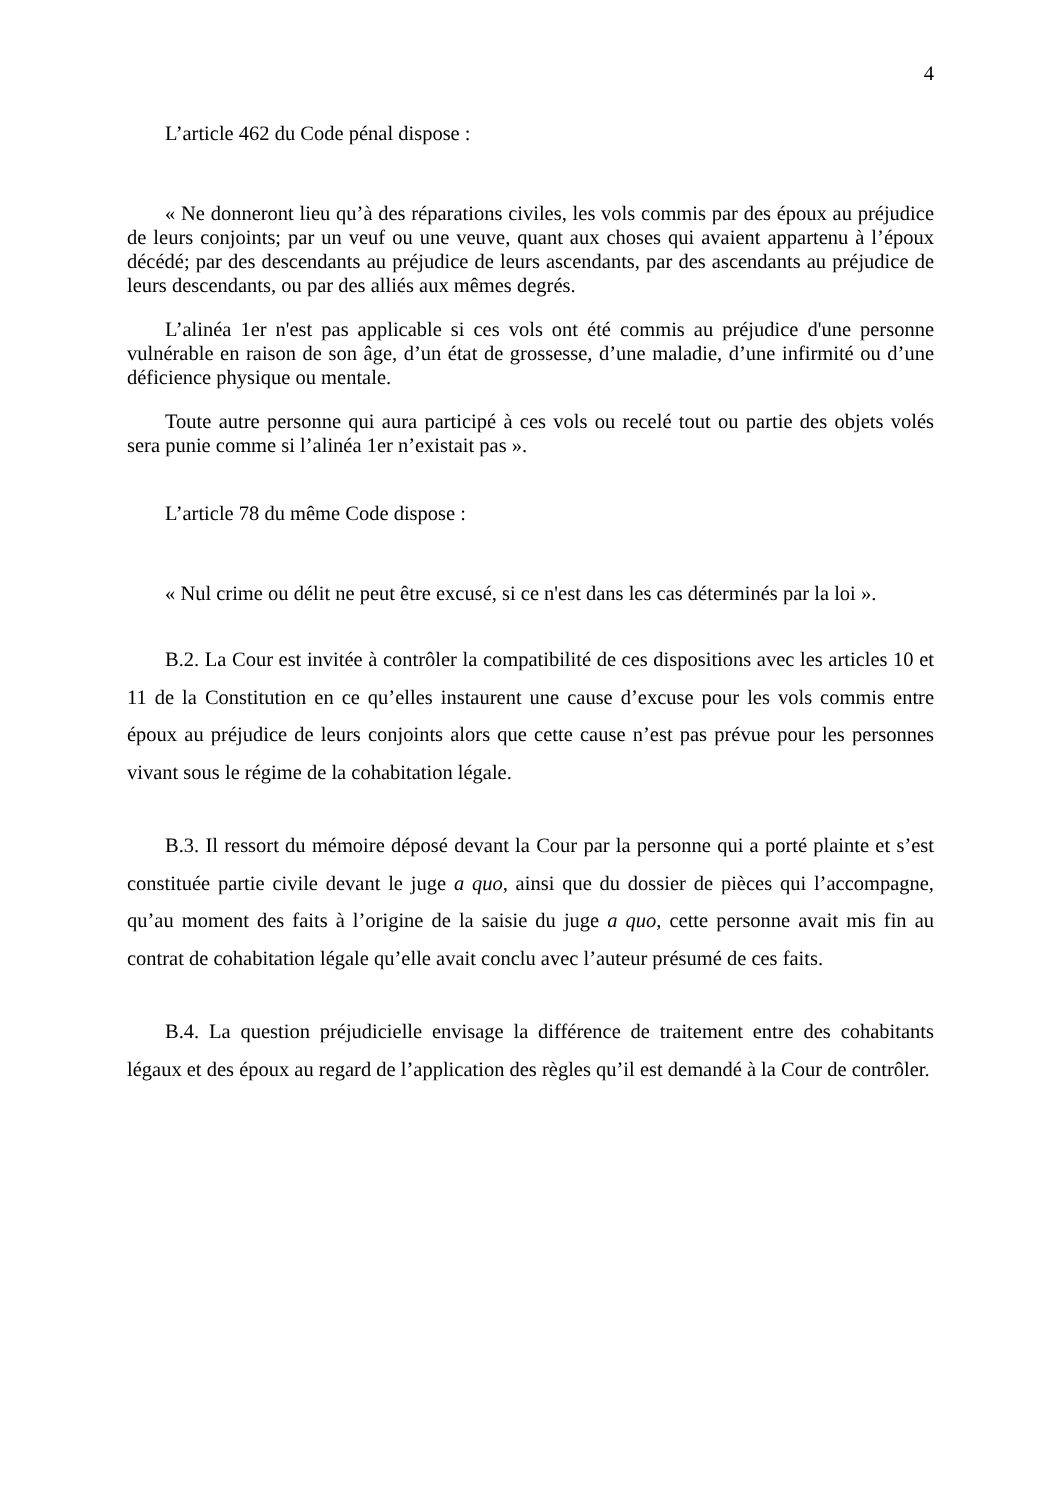4
L’article 462 du Code pénal dispose :
« Ne donneront lieu qu’à des réparations civiles, les vols commis par des époux au préjudice de leurs conjoints; par un veuf ou une veuve, quant aux choses qui avaient appartenu à l’époux décédé; par des descendants au préjudice de leurs ascendants, par des ascendants au préjudice de leurs descendants, ou par des alliés aux mêmes degrés.
L’alinéa 1er n'est pas applicable si ces vols ont été commis au préjudice d'une personne vulnérable en raison de son âge, d’un état de grossesse, d’une maladie, d’une infirmité ou d’une déficience physique ou mentale.
Toute autre personne qui aura participé à ces vols ou recelé tout ou partie des objets volés sera punie comme si l’alinéa 1er n’existait pas ».
L’article 78 du même Code dispose :
« Nul crime ou délit ne peut être excusé, si ce n'est dans les cas déterminés par la loi ».
B.2. La Cour est invitée à contrôler la compatibilité de ces dispositions avec les articles 10 et 11 de la Constitution en ce qu’elles instaurent une cause d’excuse pour les vols commis entre époux au préjudice de leurs conjoints alors que cette cause n’est pas prévue pour les personnes vivant sous le régime de la cohabitation légale.
B.3. Il ressort du mémoire déposé devant la Cour par la personne qui a porté plainte et s’est constituée partie civile devant le juge a quo, ainsi que du dossier de pièces qui l’accompagne, qu’au moment des faits à l’origine de la saisie du juge a quo, cette personne avait mis fin au contrat de cohabitation légale qu’elle avait conclu avec l’auteur présumé de ces faits.
B.4. La question préjudicielle envisage la différence de traitement entre des cohabitants légaux et des époux au regard de l’application des règles qu’il est demandé à la Cour de contrôler.